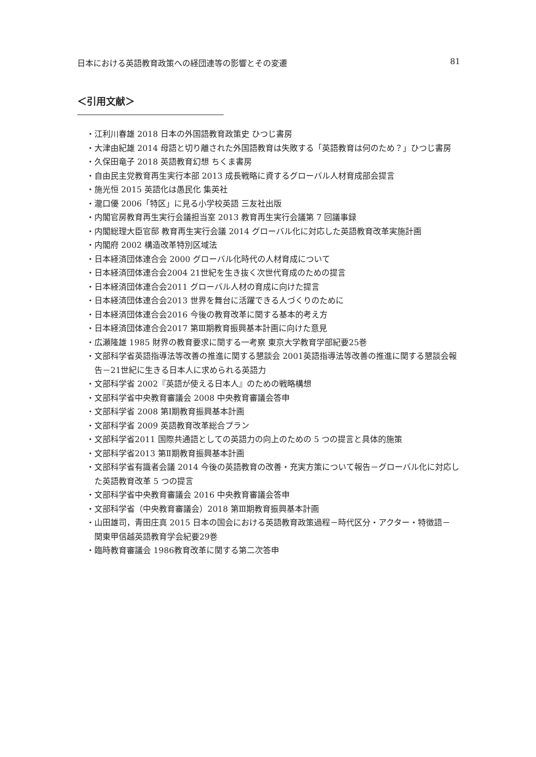日本における英語教育政策への経団連等の影響とその変遷 81
＜引用文献＞
・江利川春雄 2018 日本の外国語教育政策史 ひつじ書房
・大津由紀雄 2014 母語と切り離された外国語教育は失敗する「英語教育は何のため？」ひつじ書房
・久保田竜子 2018 英語教育幻想 ちくま書房
・自由民主党教育再生実行本部 2013 成長戦略に資するグローバル人材育成部会提言
・施光恒 2015 英語化は愚民化 集英社
・瀧口優 2006「特区」に見る小学校英語 三友社出版
・内閣官房教育再生実行会議担当室 2013 教育再生実行会議第 7 回議事録
・内閣総理大臣官邸 教育再生実行会議 2014 グローバル化に対応した英語教育改革実施計画
・内閣府 2002 構造改革特別区域法
・日本経済団体連合会 2000 グローバル化時代の人材育成について
・日本経済団体連合会2004 21世紀を生き抜く次世代育成のための提言
・日本経済団体連合会2011 グローバル人材の育成に向けた提言
・日本経済団体連合会2013 世界を舞台に活躍できる人づくりのために
・日本経済団体連合会2016 今後の教育改革に関する基本的考え方
・日本経済団体連合会2017 第Ⅲ期教育振興基本計画に向けた意見
・広瀬隆雄 1985 財界の教育要求に関する一考察 東京大学教育学部紀要25巻
・文部科学省英語指導法等改善の推進に関する懇談会 2001英語指導法等改善の推進に関する懇談会報告－21世紀に生きる日本人に求められる英語力
・文部科学省 2002『英語が使える日本人』のための戦略構想
・文部科学省中央教育審議会 2008 中央教育審議会答申
・文部科学省 2008 第Ⅰ期教育振興基本計画
・文部科学省 2009 英語教育改革総合プラン
・文部科学省2011 国際共通語としての英語力の向上のための 5 つの提言と具体的施策
・文部科学省2013 第Ⅱ期教育振興基本計画
・文部科学省有識者会議 2014 今後の英語教育の改善・充実方策について報告－グローバル化に対応した英語教育改革 5 つの提言
・文部科学省中央教育審議会 2016 中央教育審議会答申
・文部科学省（中央教育審議会）2018 第Ⅲ期教育振興基本計画
・山田雄司，青田庄真 2015 日本の国会における英語教育政策過程－時代区分・アクター・特徴語－ 関東甲信越英語教育学会紀要29巻
・臨時教育審議会 1986教育改革に関する第二次答申